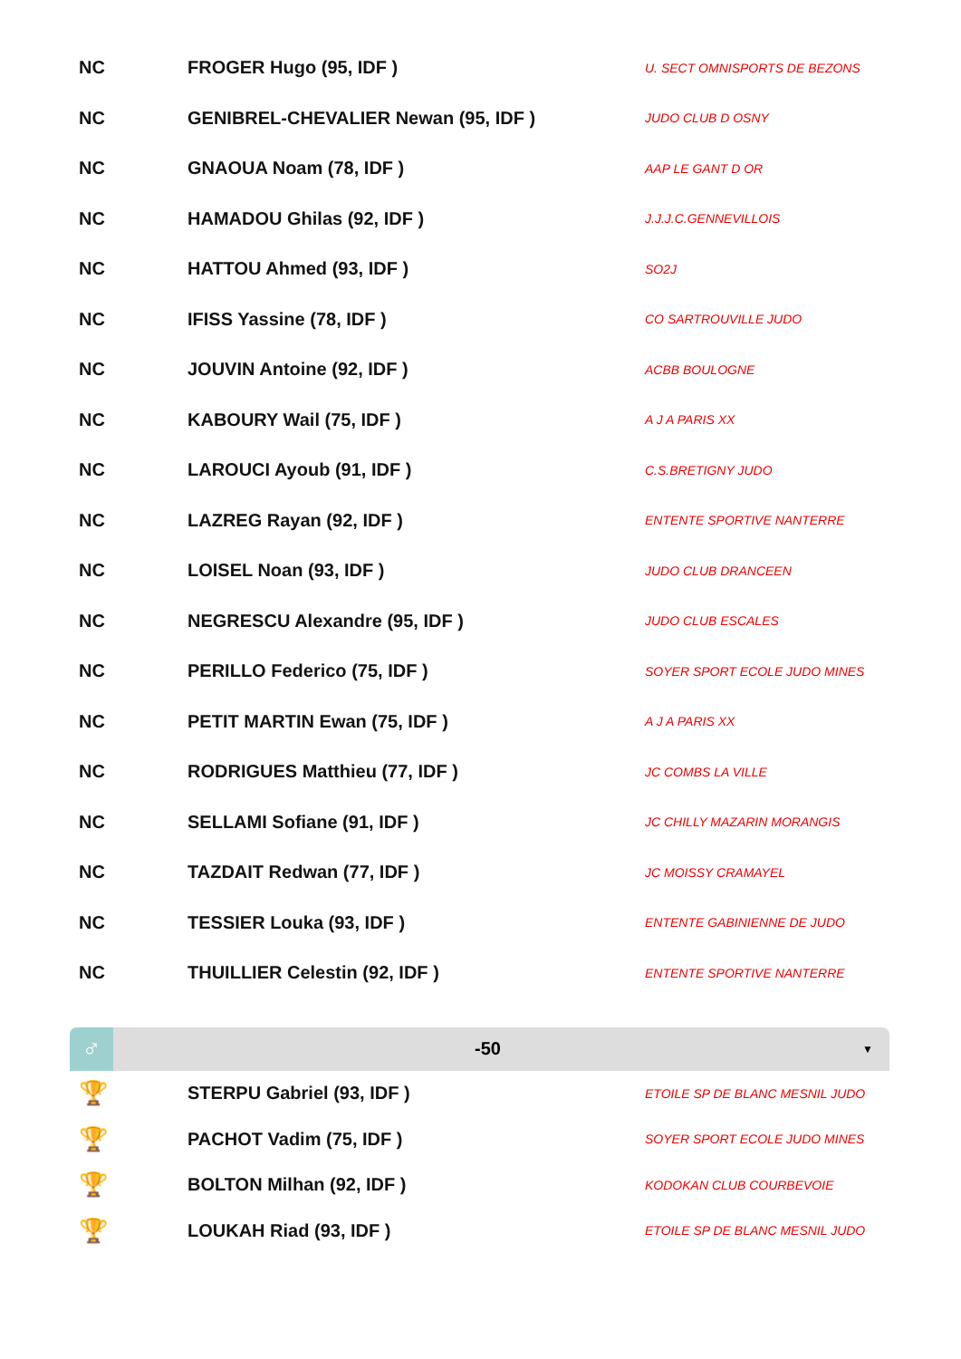| NC | FROGER Hugo (95, IDF ) | U. SECT OMNISPORTS DE BEZONS |
| NC | GENIBREL-CHEVALIER Newan (95, IDF ) | JUDO CLUB D OSNY |
| NC | GNAOUA Noam (78, IDF ) | AAP LE GANT D OR |
| NC | HAMADOU Ghilas (92, IDF ) | J.J.J.C.GENNEVILLOIS |
| NC | HATTOU Ahmed (93, IDF ) | SO2J |
| NC | IFISS Yassine (78, IDF ) | CO SARTROUVILLE JUDO |
| NC | JOUVIN Antoine (92, IDF ) | ACBB BOULOGNE |
| NC | KABOURY Wail (75, IDF ) | A J A PARIS XX |
| NC | LAROUCI Ayoub (91, IDF ) | C.S.BRETIGNY JUDO |
| NC | LAZREG Rayan (92, IDF ) | ENTENTE SPORTIVE NANTERRE |
| NC | LOISEL Noan (93, IDF ) | JUDO CLUB DRANCEEN |
| NC | NEGRESCU Alexandre (95, IDF ) | JUDO CLUB ESCALES |
| NC | PERILLO Federico (75, IDF ) | SOYER SPORT ECOLE JUDO MINES |
| NC | PETIT MARTIN Ewan (75, IDF ) | A J A PARIS XX |
| NC | RODRIGUES Matthieu (77, IDF ) | JC COMBS LA VILLE |
| NC | SELLAMI Sofiane (91, IDF ) | JC CHILLY MAZARIN MORANGIS |
| NC | TAZDAIT Redwan (77, IDF ) | JC MOISSY CRAMAYEL |
| NC | TESSIER Louka (93, IDF ) | ENTENTE GABINIENNE DE JUDO |
| NC | THUILLIER Celestin (92, IDF ) | ENTENTE SPORTIVE NANTERRE |
♂
-50
▼
| 🏆 | STERPU Gabriel (93, IDF ) | ETOILE SP DE BLANC MESNIL JUDO |
| 🏆 | PACHOT Vadim (75, IDF ) | SOYER SPORT ECOLE JUDO MINES |
| 🏆 | BOLTON Milhan (92, IDF ) | KODOKAN CLUB COURBEVOIE |
| 🏆 | LOUKAH Riad (93, IDF ) | ETOILE SP DE BLANC MESNIL JUDO |